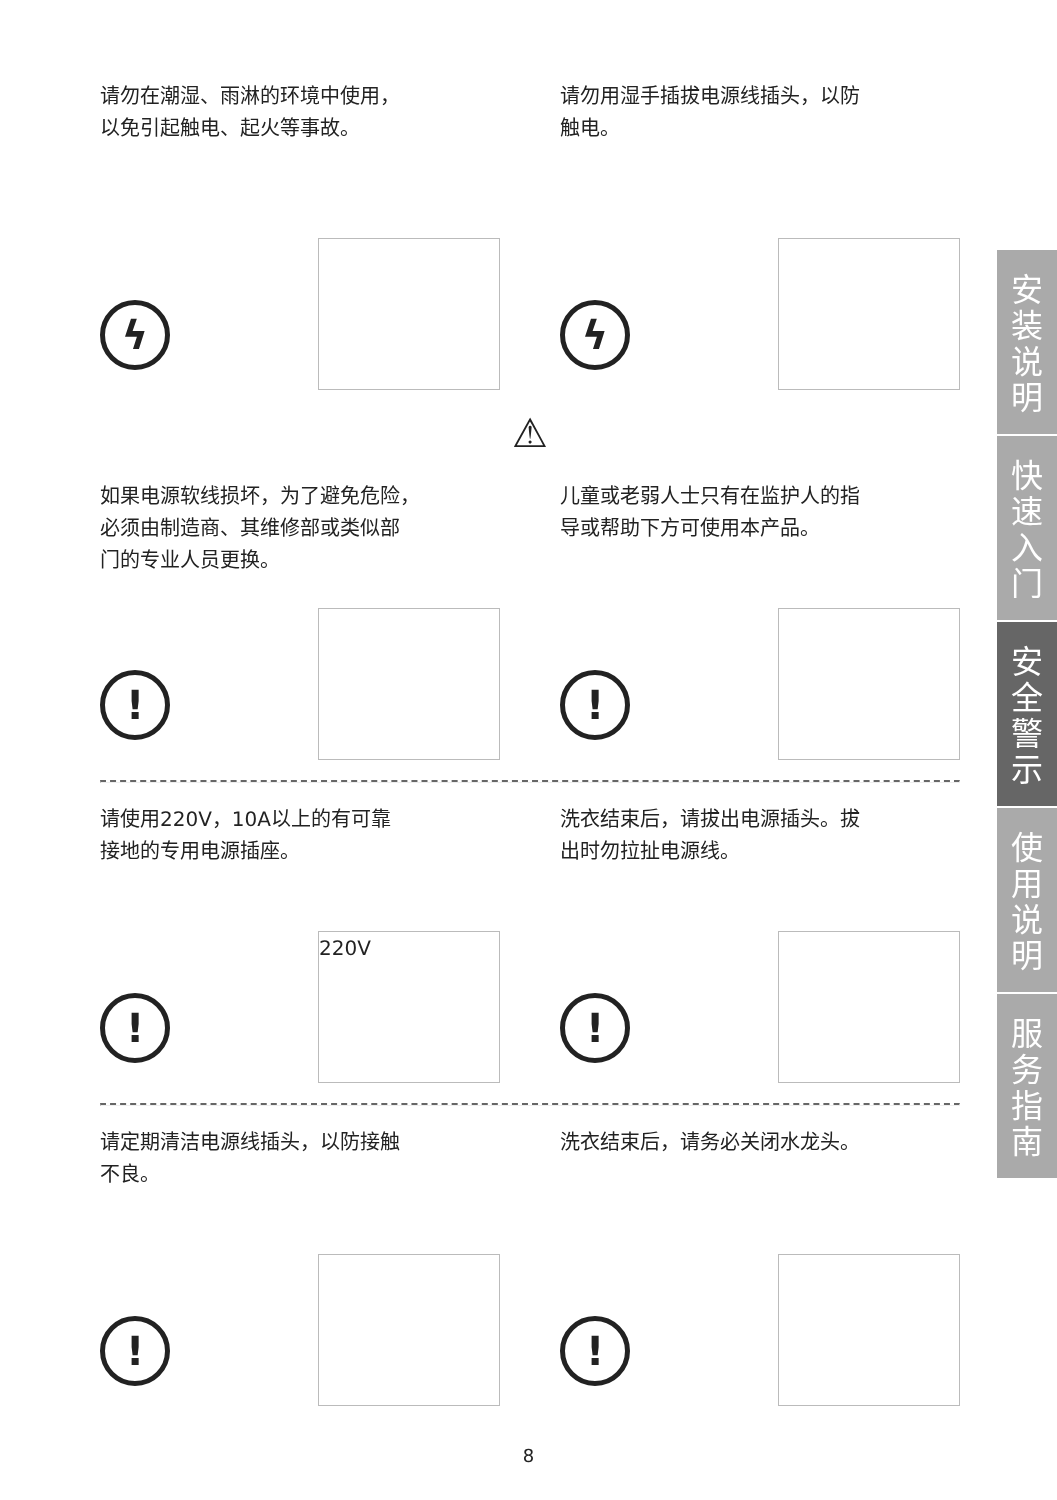请勿在潮湿、雨淋的环境中使用，
以免引起触电、起火等事故。
ϟ
请勿用湿手插拔电源线插头，以防
触电。
ϟ
⚠
如果电源软线损坏，为了避免危险，
必须由制造商、其维修部或类似部
门的专业人员更换。
!
儿童或老弱人士只有在监护人的指
导或帮助下方可使用本产品。
!
请使用220V，10A以上的有可靠
接地的专用电源插座。
!
220V
洗衣结束后，请拔出电源插头。拔
出时勿拉扯电源线。
!
请定期清洁电源线插头，以防接触
不良。
!
洗衣结束后，请务必关闭水龙头。
!
安装说明
快速入门
安全警示
使用说明
服务指南
8